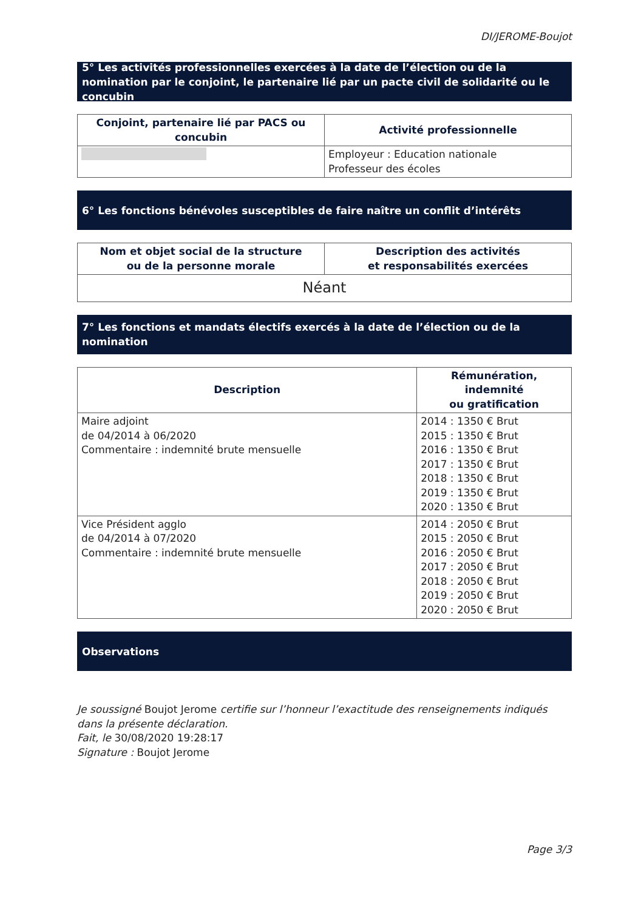DI/JEROME-Boujot
5° Les activités professionnelles exercées à la date de l’élection ou de la nomination par le conjoint, le partenaire lié par un pacte civil de solidarité ou le concubin
| Conjoint, partenaire lié par PACS ou concubin | Activité professionnelle |
| --- | --- |
| | Employeur : Education nationale Professeur des écoles |
6° Les fonctions bénévoles susceptibles de faire naître un conflit d’intérêts
| Nom et objet social de la structure ou de la personne morale | Description des activités et responsabilités exercées |
| --- | --- |
| Néant | |
7° Les fonctions et mandats électifs exercés à la date de l’élection ou de la nomination
| Description | Rémunération, indemnité ou gratification |
| --- | --- |
| Maire adjoint de 04/2014 à 06/2020 Commentaire : indemnité brute mensuelle | 2014 : 1350 € Brut 2015 : 1350 € Brut 2016 : 1350 € Brut 2017 : 1350 € Brut 2018 : 1350 € Brut 2019 : 1350 € Brut 2020 : 1350 € Brut |
| Vice Président agglo de 04/2014 à 07/2020 Commentaire : indemnité brute mensuelle | 2014 : 2050 € Brut 2015 : 2050 € Brut 2016 : 2050 € Brut 2017 : 2050 € Brut 2018 : 2050 € Brut 2019 : 2050 € Brut 2020 : 2050 € Brut |
Observations
Je soussigné Boujot Jerome certifie sur l’honneur l’exactitude des renseignements indiqués dans la présente déclaration.
Fait, le 30/08/2020 19:28:17
Signature : Boujot Jerome
Page 3/3